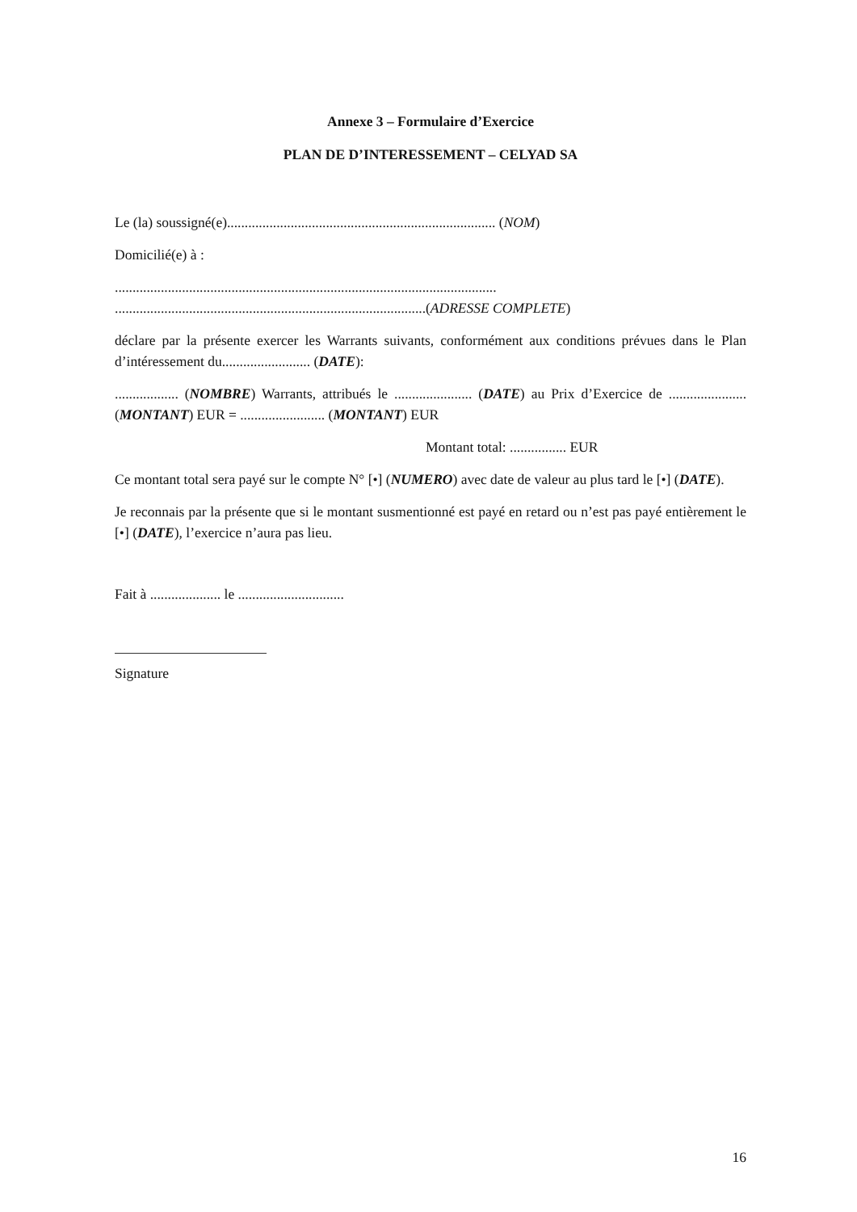Annexe 3 – Formulaire d’Exercice
PLAN DE D’INTERESSEMENT – CELYAD SA
Le (la) soussigné(e)............................................................................ (NOM)
Domicilié(e) à :
............................................................................................................
........................................................................................(ADRESSE COMPLETE)
déclare par la présente exercer les Warrants suivants, conformément aux conditions prévues dans le Plan d’intéressement du......................... (DATE):
.................. (NOMBRE) Warrants, attribués le ...................... (DATE) au Prix d’Exercice de ...................... (MONTANT) EUR = ........................ (MONTANT) EUR
Montant total: ................ EUR
Ce montant total sera payé sur le compte N° [•] (NUMERO) avec date de valeur au plus tard le [•] (DATE).
Je reconnais par la présente que si le montant susmentionné est payé en retard ou n’est pas payé entièrement le [•] (DATE), l’exercice n’aura pas lieu.
Fait à .................... le ..............................
Signature
16